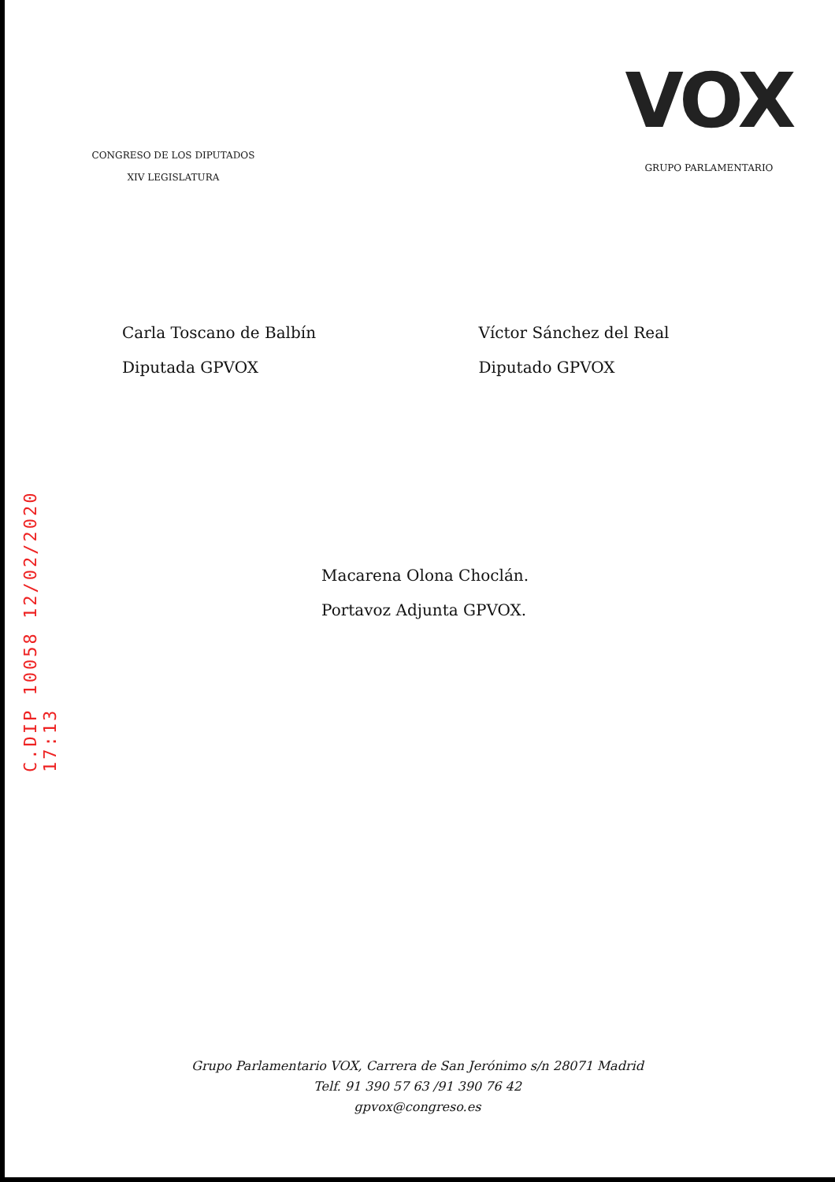CONGRESO DE LOS DIPUTADOS
XIV LEGISLATURA
VOX
GRUPO PARLAMENTARIO
Carla Toscano de Balbín
Diputada GPVOX
Víctor Sánchez del Real
Diputado GPVOX
C.DIP 10058 12/02/2020 17:13
Macarena Olona Choclán.
Portavoz Adjunta GPVOX.
Grupo Parlamentario VOX, Carrera de San Jerónimo s/n 28071 Madrid
Telf. 91 390 57 63 /91 390 76 42
gpvox@congreso.es